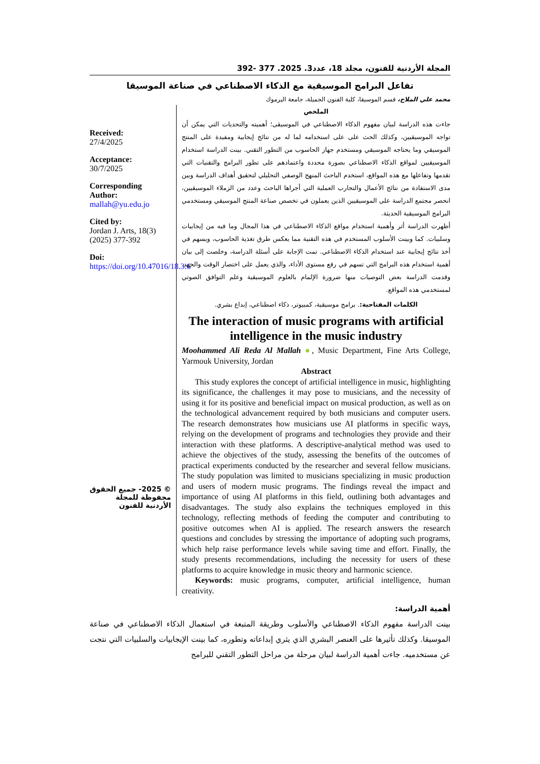المجلة الأردنية للفنون، مجلد 18، عدد3. 2025. 377 -392
تفاعل البرامج الموسيقية مع الذكاء الاصطناعي في صناعة الموسيقا
محمد علي الملاح، قسم الموسيقا، كلية الفنون الجميلة، جامعة اليرموك
Received:
27/4/2025
Acceptance:
30/7/2025
Corresponding Author:
mallah@yu.edu.jo
Cited by:
Jordan J. Arts, 18(3) (2025) 377-392
Doi:
https://doi.org/10.47016/18.3.6
© 2025- جميع الحقوق محفوظة للمجلة الأردنية للفنون
الملخص
جاءت هذه الدراسة لبيان مفهوم الذكاء الاصطناعي في الموسيقى؛ أهميته والتحديات التي يمكن أن تواجه الموسيقيين، وكذلك الحث على على استخدامه لما له من نتائج إيجابية ومفيدة على المنتج الموسيقي وما يحتاجه الموسيقي ومستخدم جهاز الحاسوب من التطور التقني. بينت الدراسة استخدام الموسيقيين لمواقع الذكاء الاصطناعي بصورة محددة واعتمادهم على تطور البرامج والتقنيات التي تقدمها وتفاعلها مع هذه المواقع، استخدم الباحث المنهج الوصفي التحليلي لتحقيق أهداف الدراسة وبين مدى الاستفادة من نتائج الأعمال والتجارب العملية التي أجراها الباحث وعدد من الزملاء الموسيقيين، انحصر مجتمع الدراسة على الموسيقيين الذين يعملون في تخصص صناعة المنتج الموسيقي ومستخدمي البرامج الموسيقية الحديثة.
أظهرت الدراسة أثر وأهمية استخدام مواقع الذكاء الاصطناعي في هذا المجال وما فيه من إيجابيات وسلبيات. كما وبينت الأسلوب المستخدم في هذه التقنية مما يعكس طرق تغذية الحاسوب، ويسهم في أخذ نتائج إيجابية عند استخدام الذكاء الاصطناعي. تمت الإجابة على أسئلة الدراسة، وخلصت إلى بيان أهمية استخدام هذه البرامج التي تسهم في رفع مستوى الأداء، والذي يعمل على اختصار الوقت والجهد. وقدمت الدراسة بعض التوصيات منها ضرورة الإلمام بالعلوم الموسيقية وعلم التوافق الصوتي لمستخدمي هذه المواقع.
الكلمات المفتاحية:. برامج موسيقية، كمبيوتر، ذكاء اصطناعي، إبداع بشري.
The interaction of music programs with artificial intelligence in the music industry
Moohammed Ali Reda Al Mallah ●, Music Department, Fine Arts College, Yarmouk University, Jordan
Abstract
This study explores the concept of artificial intelligence in music, highlighting its significance, the challenges it may pose to musicians, and the necessity of using it for its positive and beneficial impact on musical production, as well as on the technological advancement required by both musicians and computer users. The research demonstrates how musicians use AI platforms in specific ways, relying on the development of programs and technologies they provide and their interaction with these platforms. A descriptive-analytical method was used to achieve the objectives of the study, assessing the benefits of the outcomes of practical experiments conducted by the researcher and several fellow musicians. The study population was limited to musicians specializing in music production and users of modern music programs. The findings reveal the impact and importance of using AI platforms in this field, outlining both advantages and disadvantages. The study also explains the techniques employed in this technology, reflecting methods of feeding the computer and contributing to positive outcomes when AI is applied. The research answers the research questions and concludes by stressing the importance of adopting such programs, which help raise performance levels while saving time and effort. Finally, the study presents recommendations, including the necessity for users of these platforms to acquire knowledge in music theory and harmonic science.
Keywords: music programs, computer, artificial intelligence, human creativity.
أهمية الدراسة:
بينت الدراسة مفهوم الذكاء الاصطناعي والأسلوب وطريقة المتبعة في استعمال الذكاء الاصطناعي في صناعة الموسيقا. وكذلك تأثيرها على العنصر البشري الذي يثري إبداعاته وتطوره، كما بينت الإيجابيات والسلبيات التي نتجت عن مستخدميه. جاءت أهمية الدراسة لبيان مرحلة من مراحل التطور التقني للبرامج